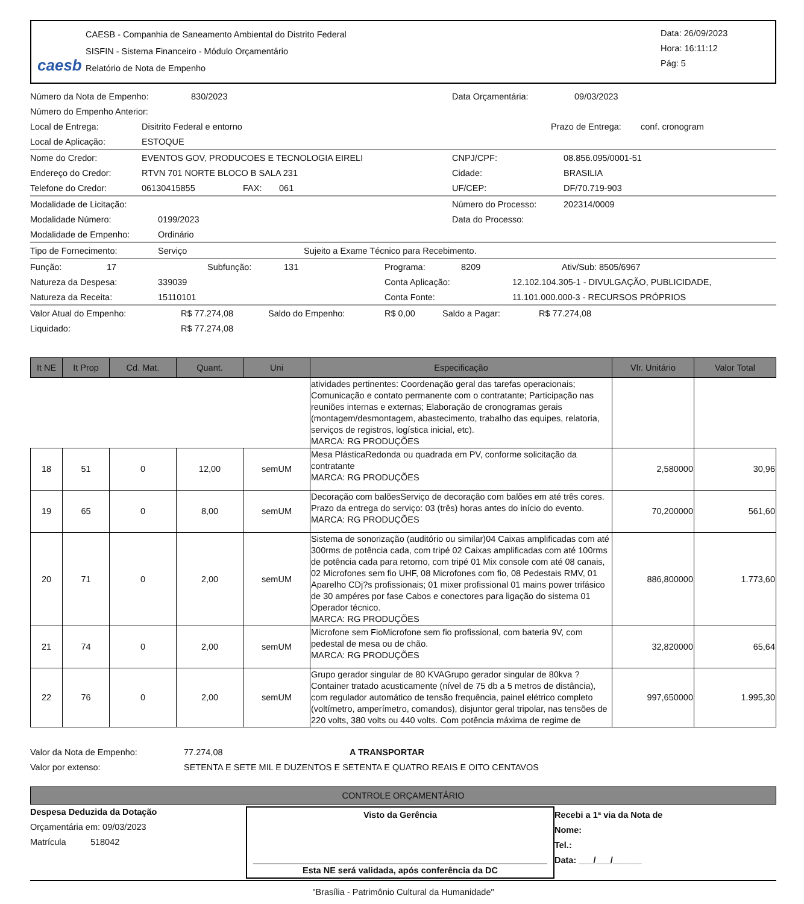caesb
CAESB - Companhia de Saneamento Ambiental do Distrito Federal
SISFIN - Sistema Financeiro - Módulo Orçamentário
Relatório de Nota de Empenho
Data: 26/09/2023
Hora: 16:11:12
Pág: 5
Número da Nota de Empenho: 830/2023 Data Orçamentária: 09/03/2023
Número do Empenho Anterior:
Local de Entrega: Disitrito Federal e entorno Prazo de Entrega: conf. cronogram
Local de Aplicação: ESTOQUE
Nome do Credor: EVENTOS GOV, PRODUCOES E TECNOLOGIA EIRELI CNPJ/CPF: 08.856.095/0001-51
Endereço do Credor: RTVN 701 NORTE BLOCO B SALA 231 Cidade: BRASILIA
Telefone do Credor: 06130415855 FAX: 061 UF/CEP: DF/70.719-903
Modalidade de Licitação: Número do Processo: 202314/0009
Modalidade Número: 0199/2023 Data do Processo:
Modalidade de Empenho: Ordinário
Tipo de Fornecimento: Serviço Sujeito a Exame Técnico para Recebimento.
Função: 17 Subfunção: 131 Programa: 8209 Ativ/Sub: 8505/6967
Natureza da Despesa: 339039 Conta Aplicação: 12.102.104.305-1 - DIVULGAÇÃO, PUBLICIDADE,
Natureza da Receita: 15110101 Conta Fonte: 11.101.000.000-3 - RECURSOS PRÓPRIOS
Valor Atual do Empenho: R$ 77.274,08 Saldo do Empenho: R$ 0,00 Saldo a Pagar: R$ 77.274,08
Liquidado: R$ 77.274,08
| It NE | It Prop | Cd. Mat. | Quant. | Uni | Especificação | Vlr. Unitário | Valor Total |
| --- | --- | --- | --- | --- | --- | --- | --- |
| | | | | | atividades pertinentes: Coordenação geral das tarefas operacionais; Comunicação e contato permanente com o contratante; Participação nas reuniões internas e externas; Elaboração de cronogramas gerais (montagem/desmontagem, abastecimento, trabalho das equipes, relatoria, serviços de registros, logística inicial, etc). MARCA: RG PRODUÇÕES | | |
| 18 | 51 | 0 | 12,00 | semUM | Mesa PlásticaRedonda ou quadrada em PV, conforme solicitação da contratante MARCA: RG PRODUÇÕES | 2,580000 | 30,96 |
| 19 | 65 | 0 | 8,00 | semUM | Decoração com balõesServiço de decoração com balões em até três cores. Prazo da entrega do serviço: 03 (três) horas antes do início do evento. MARCA: RG PRODUÇÕES | 70,200000 | 561,60 |
| 20 | 71 | 0 | 2,00 | semUM | Sistema de sonorização (auditório ou similar)04 Caixas amplificadas com até 300rms de potência cada, com tripé 02 Caixas amplificadas com até 100rms de potência cada para retorno, com tripé 01 Mix console com até 08 canais, 02 Microfones sem fio UHF, 08 Microfones com fio, 08 Pedestais RMV, 01 Aparelho CDj?s profissionais; 01 mixer profissional 01 mains power trifásico de 30 ampéres por fase Cabos e conectores para ligação do sistema 01 Operador técnico. MARCA: RG PRODUÇÕES | 886,800000 | 1.773,60 |
| 21 | 74 | 0 | 2,00 | semUM | Microfone sem FioMicrofone sem fio profissional, com bateria 9V, com pedestal de mesa ou de chão. MARCA: RG PRODUÇÕES | 32,820000 | 65,64 |
| 22 | 76 | 0 | 2,00 | semUM | Grupo gerador singular de 80 KVAGrupo gerador singular de 80kva ? Container tratado acusticamente (nível de 75 db a 5 metros de distância), com regulador automático de tensão frequência, painel elétrico completo (voltímetro, amperímetro, comandos), disjuntor geral tripolar, nas tensões de 220 volts, 380 volts ou 440 volts. Com potência máxima de regime de | 997,650000 | 1.995,30 |
Valor da Nota de Empenho: 77.274,08 A TRANSPORTAR
Valor por extenso: SETENTA E SETE MIL E DUZENTOS E SETENTA E QUATRO REAIS E OITO CENTAVOS
CONTROLE ORÇAMENTÁRIO
Despesa Deduzida da Dotação
Orçamentária em: 09/03/2023
Matrícula 518042
Visto da Gerência
Esta NE será validada, após conferência da DC
Recebi a 1ª via da Nota de
Nome:
Tel.:
Data: ___/___/______
"Brasília - Patrimônio Cultural da Humanidade"